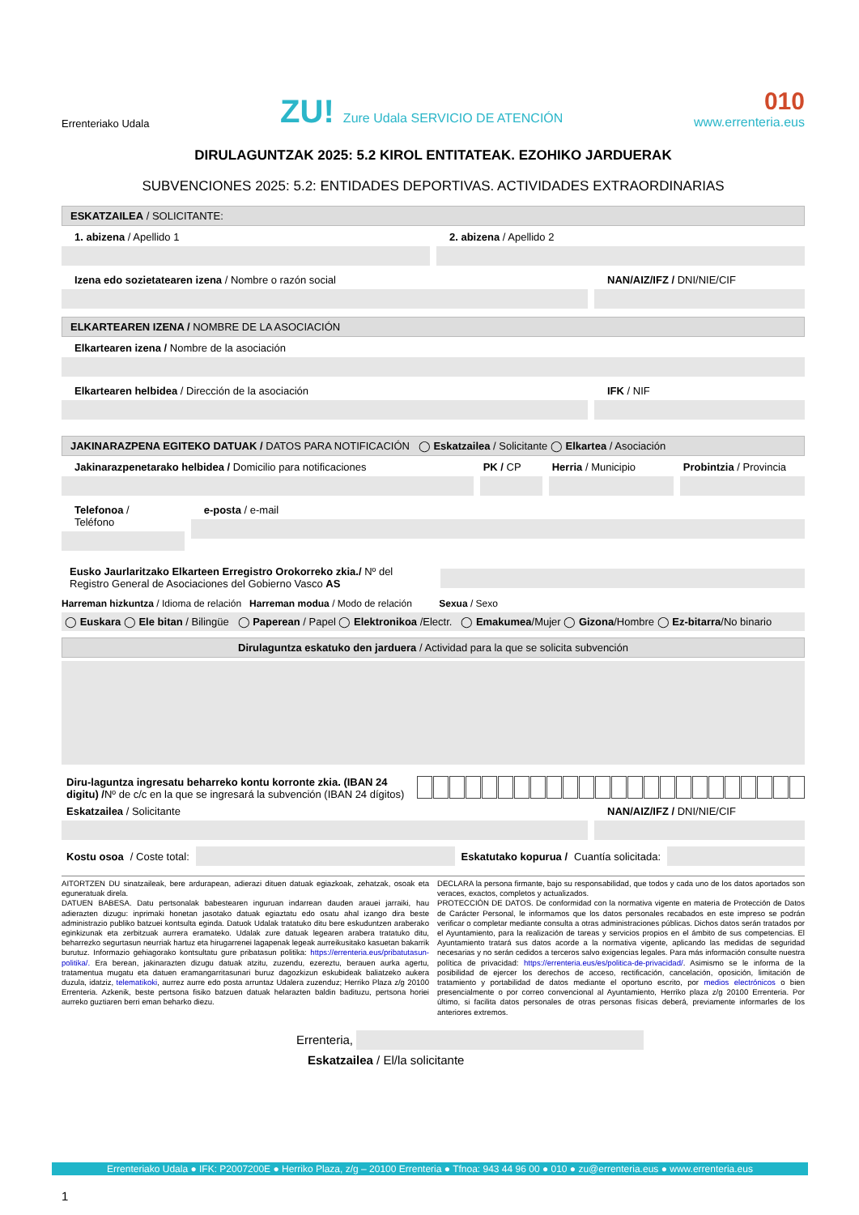Errenteriako Udala
ZU! Zure Udala SERVICIO DE ATENCIÓN
010
www.errenteria.eus
DIRULAGUNTZAK 2025: 5.2 KIROL ENTITATEAK. EZOHIKO JARDUERAK
SUBVENCIONES 2025: 5.2: ENTIDADES DEPORTIVAS. ACTIVIDADES EXTRAORDINARIAS
ESKATZAILEA / SOLICITANTE:
1. abizena / Apellido 1 2. abizena / Apellido 2
Izena edo sozietatearen izena / Nombre o razón social
NAN/AIZ/IFZ / DNI/NIE/CIF
ELKARTEAREN IZENA / NOMBRE DE LA ASOCIACIÓN
Elkartearen izena / Nombre de la asociación
Elkartearen helbidea / Dirección de la asociación
IFK / NIF
JAKINARAZPENA EGITEKO DATUAK / DATOS PARA NOTIFICACIÓN ◯ Eskatzailea / Solicitante ◯ Elkartea / Asociación
Jakinarazpenetarako helbidea / Domicilio para notificaciones
PK / CP Herria / Municipio Probintzia / Provincia
Telefonoa / Teléfono e-posta / e-mail
Eusko Jaurlaritzako Elkarteen Erregistro Orokorreko zkia./ Nº del Registro General de Asociaciones del Gobierno Vasco AS
Harreman hizkuntza / Idioma de relación Harreman modua / Modo de relación Sexua / Sexo
◯ Euskara ◯ Ele bitan / Bilingüe ◯ Paperean / Papel ◯ Elektronikoa /Electr. ◯ Emakumea/Mujer ◯ Gizona/Hombre ◯ Ez-bitarra/No binario
Dirulaguntza eskatuko den jarduera / Actividad para la que se solicita subvención
Diru-laguntza ingresatu beharreko kontu korronte zkia. (IBAN 24 digitu) /Nº de c/c en la que se ingresará la subvención (IBAN 24 dígitos)
Eskatzailea / Solicitante NAN/AIZ/IFZ / DNI/NIE/CIF
Kostu osoa / Coste total:
Eskatutako kopurua / Cuantía solicitada:
AITORTZEN DU sinatzaileak, bere ardurapean, adierazi dituen datuak egiazkoak, zehatzak, osoak eta eguneratuak direla.
DATUEN BABESA. Datu pertsonalak babestearen inguruan indarrean dauden arauei jarraiki, hau adierazten dizugu: inprimaki honetan jasotako datuak egiaztatu edo osatu ahal izango dira beste administrazio publiko batzuei kontsulta eginda. Datuok Udalak tratatuko ditu bere eskuduntzen araberako eginkizunak eta zerbitzuak aurrera eramateko. Udalak zure datuak legearen arabera tratatuko ditu, beharrezko segurtasun neurriak hartuz eta hirugarrenei lagapenak legeak aurreikusitako kasuetan bakarrik burutuz. Informazio gehiagorako kontsultatu gure pribatasun politika: https://errenteria.eus/pribatutasun-politika/. Era berean, jakinarazten dizugu datuak atzitu, zuzendu, ezereztu, berauen aurka agertu, tratamentua mugatu eta datuen eramangarritasunari buruz dagozkizun eskubideak baliatzeko aukera duzula, idatziz, telematikoki, aurrez aurre edo posta arruntaz Udalera zuzenduz; Herriko Plaza z/g 20100 Errenteria. Azkenik, beste pertsona fisiko batzuen datuak helarazten baldin badituzu, pertsona horiei aurreko guztiaren berri eman beharko diezu.
DECLARA la persona firmante, bajo su responsabilidad, que todos y cada uno de los datos aportados son veraces, exactos, completos y actualizados.
PROTECCIÓN DE DATOS. De conformidad con la normativa vigente en materia de Protección de Datos de Carácter Personal, le informamos que los datos personales recabados en este impreso se podrán verificar o completar mediante consulta a otras administraciones públicas. Dichos datos serán tratados por el Ayuntamiento, para la realización de tareas y servicios propios en el ámbito de sus competencias. El Ayuntamiento tratará sus datos acorde a la normativa vigente, aplicando las medidas de seguridad necesarias y no serán cedidos a terceros salvo exigencias legales. Para más información consulte nuestra política de privacidad: https://errenteria.eus/es/politica-de-privacidad/. Asimismo se le informa de la posibilidad de ejercer los derechos de acceso, rectificación, cancelación, oposición, limitación de tratamiento y portabilidad de datos mediante el oportuno escrito, por medios electrónicos o bien presencialmente o por correo convencional al Ayuntamiento, Herriko plaza z/g 20100 Errenteria. Por último, si facilita datos personales de otras personas físicas deberá, previamente informarles de los anteriores extremos.
Errenteria,
Eskatzailea / El/la solicitante
Errenteriako Udala ● IFK: P2007200E ● Herriko Plaza, z/g – 20100 Errenteria ● Tfnoa: 943 44 96 00 ● 010 ● zu@errenteria.eus ● www.errenteria.eus
1